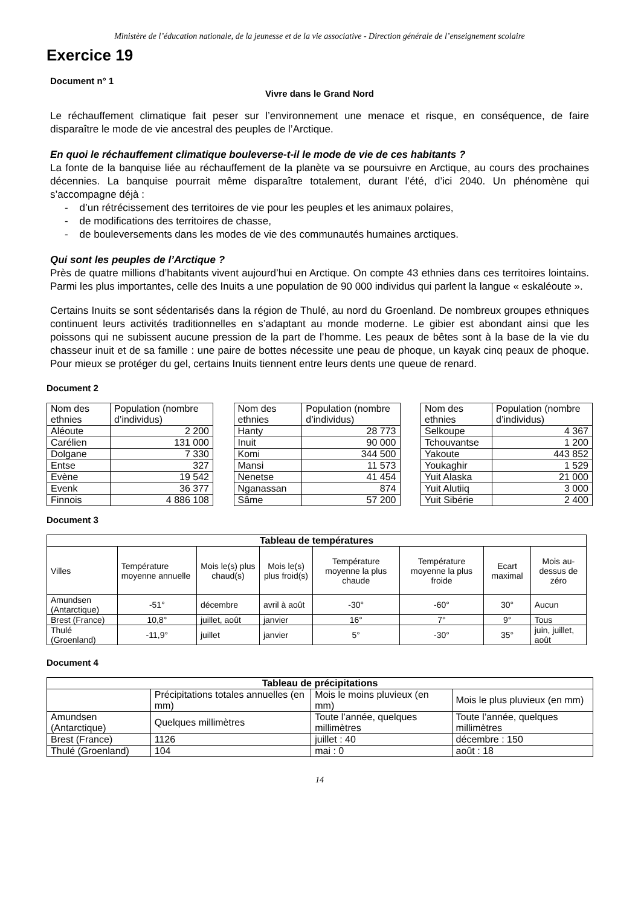Ministère de l’éducation nationale, de la jeunesse et de la vie associative - Direction générale de l’enseignement scolaire
Exercice 19
Document n° 1
Vivre dans le Grand Nord
Le réchauffement climatique fait peser sur l’environnement une menace et risque, en conséquence, de faire disparaître le mode de vie ancestral des peuples de l’Arctique.
En quoi le réchauffement climatique bouleverse-t-il le mode de vie de ces habitants ?
La fonte de la banquise liée au réchauffement de la planète va se poursuivre en Arctique, au cours des prochaines décennies. La banquise pourrait même disparaître totalement, durant l’été, d’ici 2040. Un phénomène qui s’accompagne déjà :
- d’un rétrécissement des territoires de vie pour les peuples et les animaux polaires,
- de modifications des territoires de chasse,
- de bouleversements dans les modes de vie des communautés humaines arctiques.
Qui sont les peuples de l’Arctique ?
Près de quatre millions d’habitants vivent aujourd’hui en Arctique. On compte 43 ethnies dans ces territoires lointains. Parmi les plus importantes, celle des Inuits a une population de 90 000 individus qui parlent la langue « eskaléoute ».
Certains Inuits se sont sédentarisés dans la région de Thulé, au nord du Groenland. De nombreux groupes ethniques continuent leurs activités traditionnelles en s’adaptant au monde moderne. Le gibier est abondant ainsi que les poissons qui ne subissent aucune pression de la part de l’homme. Les peaux de bêtes sont à la base de la vie du chasseur inuit et de sa famille : une paire de bottes nécessite une peau de phoque, un kayak cinq peaux de phoque. Pour mieux se protéger du gel, certains Inuits tiennent entre leurs dents une queue de renard.
Document 2
| Nom des ethnies | Population (nombre d’individus) |
| --- | --- |
| Aléoute | 2 200 |
| Carélien | 131 000 |
| Dolgane | 7 330 |
| Entse | 327 |
| Evène | 19 542 |
| Evenk | 36 377 |
| Finnois | 4 886 108 |
| Nom des ethnies | Population (nombre d’individus) |
| --- | --- |
| Hanty | 28 773 |
| Inuit | 90 000 |
| Komi | 344 500 |
| Mansi | 11 573 |
| Nenetse | 41 454 |
| Nganassan | 874 |
| Sâme | 57 200 |
| Nom des ethnies | Population (nombre d’individus) |
| --- | --- |
| Selkoupe | 4 367 |
| Tchouvantse | 1 200 |
| Yakoute | 443 852 |
| Youkaghir | 1 529 |
| Yuit Alaska | 21 000 |
| Yuit Alutiiq | 3 000 |
| Yuit Sibérie | 2 400 |
Document 3
| Tableau de températures | | | | | | | |
| --- | --- | --- | --- | --- | --- | --- | --- |
| Villes | Température moyenne annuelle | Mois le(s) plus chaud(s) | Mois le(s) plus froid(s) | Température moyenne la plus chaude | Température moyenne la plus froide | Ecart maximal | Mois au-dessus de zéro |
| Amundsen (Antarctique) | -51° | décembre | avril à août | -30° | -60° | 30° | Aucun |
| Brest (France) | 10,8° | juillet, août | janvier | 16° | 7° | 9° | Tous |
| Thulé (Groenland) | -11,9° | juillet | janvier | 5° | -30° | 35° | juin, juillet, août |
Document 4
| Tableau de précipitations | | | |
| --- | --- | --- | --- |
| | Précipitations totales annuelles (en mm) | Mois le moins pluvieux (en mm) | Mois le plus pluvieux (en mm) |
| Amundsen (Antarctique) | Quelques millimètres | Toute l’année, quelques millimètres | Toute l’année, quelques millimètres |
| Brest (France) | 1126 | juillet : 40 | décembre : 150 |
| Thulé (Groenland) | 104 | mai : 0 | août : 18 |
14